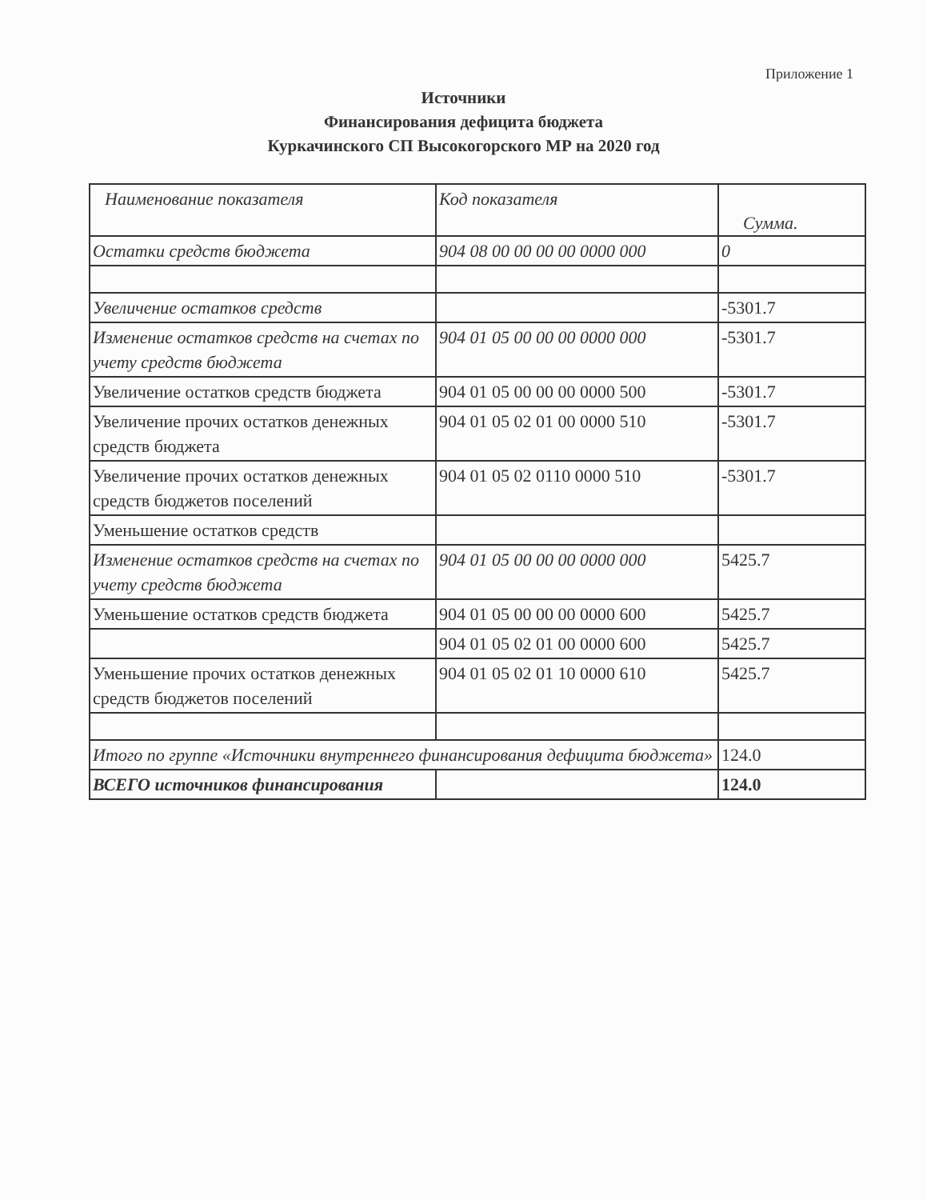Приложение 1
Источники
Финансирования дефицита бюджета
Куркачинского СП Высокогорского МР на 2020 год
| Наименование показателя | Код показателя | Сумма. |
| Остатки средств бюджета | 904 08 00 00 00 00 0000 000 | 0 |
| Увеличение остатков средств | | -5301.7 |
| Изменение остатков средств на счетах по учету средств бюджета | 904 01 05 00 00 00 0000 000 | -5301.7 |
| Увеличение остатков средств бюджета | 904 01 05 00 00 00 0000 500 | -5301.7 |
| Увеличение прочих остатков денежных средств бюджета | 904 01 05 02 01 00 0000 510 | -5301.7 |
| Увеличение прочих остатков денежных средств бюджетов поселений | 904 01 05 02 0110 0000 510 | -5301.7 |
| Уменьшение остатков средств | | |
| Изменение остатков средств на счетах по учету средств бюджета | 904 01 05 00 00 00 0000 000 | 5425.7 |
| Уменьшение остатков средств бюджета | 904 01 05 00 00 00 0000 600 | 5425.7 |
| | 904 01 05 02 01 00 0000 600 | 5425.7 |
| Уменьшение прочих остатков денежных средств бюджетов поселений | 904 01 05 02 01 10 0000 610 | 5425.7 |
| Итого по группе «Источники внутреннего финансирования дефицита бюджета» | | 124.0 |
| ВСЕГО источников финансирования | | 124.0 |